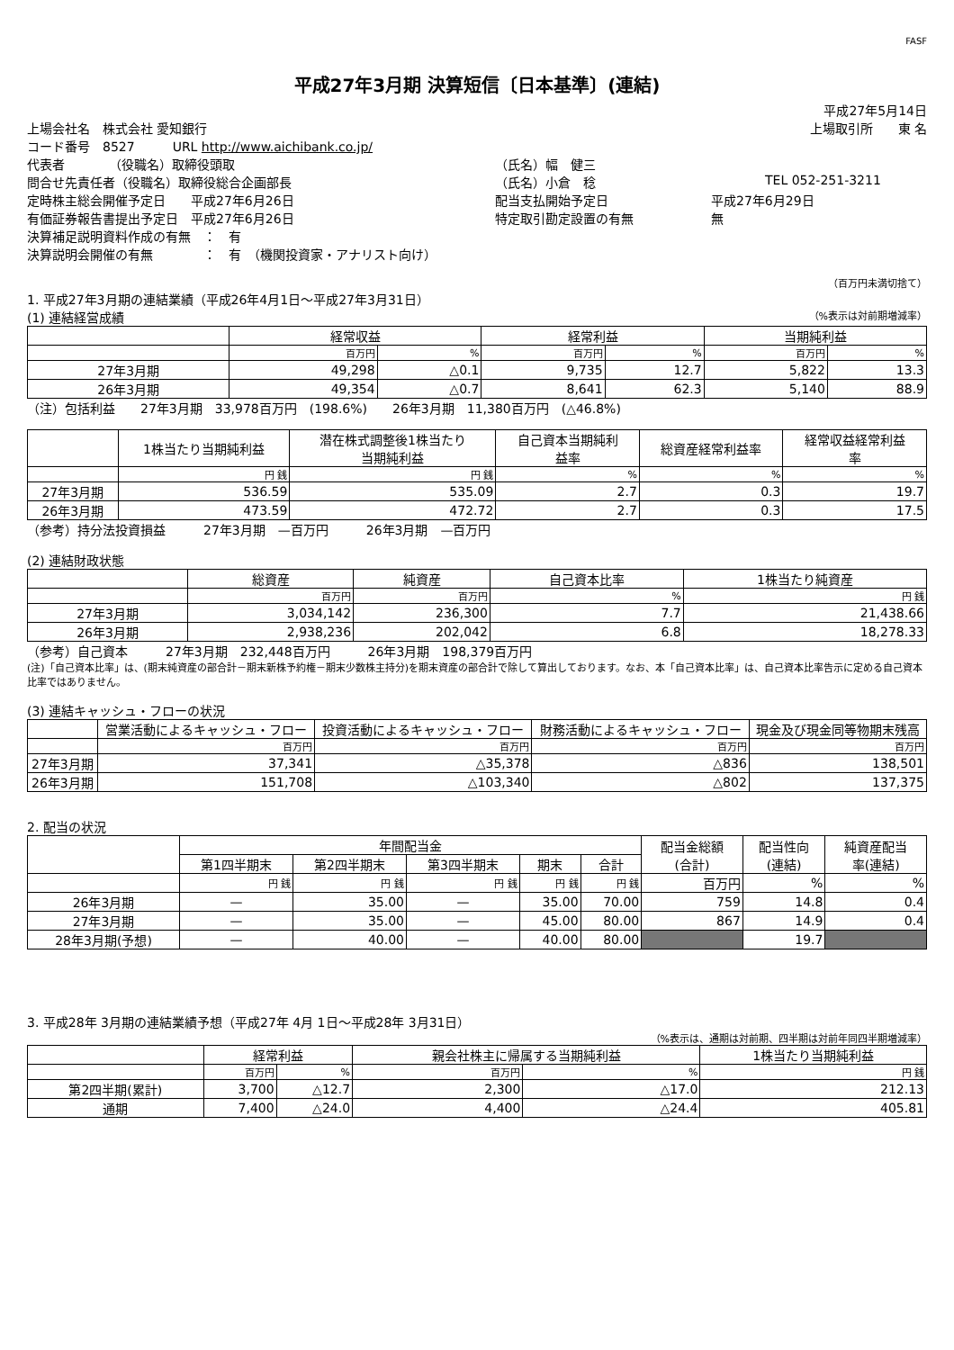FASF
平成27年3月期 決算短信〔日本基準〕(連結)
平成27年5月14日
上場会社名　株式会社 愛知銀行 上場取引所　　東 名
コード番号　8527　　　URL http://www.aichibank.co.jp/
代表者　　　　（役職名）取締役頭取 （氏名）幅　健三
問合せ先責任者（役職名）取締役総合企画部長 （氏名）小倉　稔 TEL 052-251-3211
定時株主総会開催予定日　　平成27年6月26日 配当支払開始予定日 平成27年6月29日
有価証券報告書提出予定日　平成27年6月26日 特定取引勘定設置の有無 無
決算補足説明資料作成の有無　：　有
決算説明会開催の有無　　　　：　有　（機関投資家・アナリスト向け）
（百万円未満切捨て）
1. 平成27年3月期の連結業績（平成26年4月1日～平成27年3月31日）
(1) 連結経営成績
（%表示は対前期増減率）
| | 経常収益 | | 経常利益 | | 当期純利益 | |
| --- | --- | --- | --- | --- | --- | --- |
| | 百万円 | % | 百万円 | % | 百万円 | % |
| 27年3月期 | 49,298 | △0.1 | 9,735 | 12.7 | 5,822 | 13.3 |
| 26年3月期 | 49,354 | △0.7 | 8,641 | 62.3 | 5,140 | 88.9 |
（注）包括利益　　27年3月期　33,978百万円　(198.6%)　　26年3月期　11,380百万円　(△46.8%)
| | 1株当たり当期純利益 | 潜在株式調整後1株当たり 当期純利益 | 自己資本当期純利 益率 | 総資産経常利益率 | 経常収益経常利益 率 |
| --- | --- | --- | --- | --- | --- |
| | 円 銭 | 円 銭 | % | % | % |
| 27年3月期 | 536.59 | 535.09 | 2.7 | 0.3 | 19.7 |
| 26年3月期 | 473.59 | 472.72 | 2.7 | 0.3 | 17.5 |
（参考）持分法投資損益　　　27年3月期　—百万円　　　26年3月期　—百万円
(2) 連結財政状態
| | 総資産 | 純資産 | 自己資本比率 | 1株当たり純資産 |
| --- | --- | --- | --- | --- |
| | 百万円 | 百万円 | % | 円 銭 |
| 27年3月期 | 3,034,142 | 236,300 | 7.7 | 21,438.66 |
| 26年3月期 | 2,938,236 | 202,042 | 6.8 | 18,278.33 |
（参考）自己資本　　　27年3月期　232,448百万円　　　26年3月期　198,379百万円
(注)「自己資本比率」は、(期末純資産の部合計－期末新株予約権－期末少数株主持分)を期末資産の部合計で除して算出しております。なお、本「自己資本比率」は、自己資本比率告示に定める自己資本比率ではありません。
(3) 連結キャッシュ・フローの状況
| | 営業活動によるキャッシュ・フロー | 投資活動によるキャッシュ・フロー | 財務活動によるキャッシュ・フロー | 現金及び現金同等物期末残高 |
| --- | --- | --- | --- | --- |
| | 百万円 | 百万円 | 百万円 | 百万円 |
| 27年3月期 | 37,341 | △35,378 | △836 | 138,501 |
| 26年3月期 | 151,708 | △103,340 | △802 | 137,375 |
2. 配当の状況
| | 年間配当金 | | | | | 配当金総額 (合計) | 配当性向 (連結) | 純資産配当 率(連結) |
| --- | --- | --- | --- | --- | --- | --- | --- | --- |
| | 第1四半期末 | 第2四半期末 | 第3四半期末 | 期末 | 合計 | | | |
| | 円 銭 | 円 銭 | 円 銭 | 円 銭 | 円 銭 | 百万円 | % | % |
| 26年3月期 | — | 35.00 | — | 35.00 | 70.00 | 759 | 14.8 | 0.4 |
| 27年3月期 | — | 35.00 | — | 45.00 | 80.00 | 867 | 14.9 | 0.4 |
| 28年3月期(予想) | — | 40.00 | — | 40.00 | 80.00 | | 19.7 | |
3. 平成28年 3月期の連結業績予想（平成27年 4月 1日～平成28年 3月31日）
（%表示は、通期は対前期、四半期は対前年同四半期増減率）
| | 経常利益 | | 親会社株主に帰属する当期純利益 | | 1株当たり当期純利益 |
| --- | --- | --- | --- | --- | --- |
| | 百万円 | % | 百万円 | % | 円 銭 |
| 第2四半期(累計) | 3,700 | △12.7 | 2,300 | △17.0 | 212.13 |
| 通期 | 7,400 | △24.0 | 4,400 | △24.4 | 405.81 |